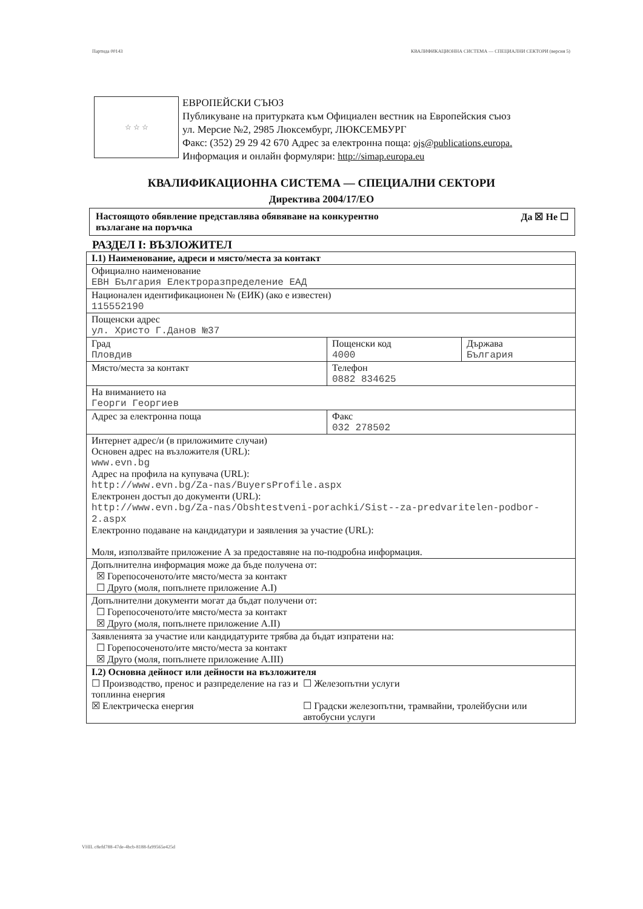Партида 00143 КВАЛИФИКАЦИОННА СИСТЕМА — СПЕЦИАЛНИ СЕКТОРИ (версия 5)
☆ ☆ ☆
ЕВРОПЕЙСКИ СЪЮЗ
Публикуване на притурката към Официален вестник на Европейския съюз
ул. Мерсие №2, 2985 Люксембург, ЛЮКСЕМБУРГ
Факс: (352) 29 29 42 670 Адрес за електронна поща: ojs@publications.europa.
Информация и онлайн формуляри: http://simap.europa.eu
КВАЛИФИКАЦИОННА СИСТЕМА — СПЕЦИАЛНИ СЕКТОРИ
Директива 2004/17/ЕО
Настоящото обявление представлява обявяване на конкурентно
възлагане на поръчка Да ☒ Не ☐
РАЗДЕЛ I: ВЪЗЛОЖИТЕЛ
| I.1) Наименование, адреси и място/места за контакт | | |
| Официално наименование ЕВН България Електроразпределение ЕАД | | |
| Национален идентификационен № (ЕИК) (ако е известен) 115552190 | | |
| Пощенски адрес ул. Христо Г.Данов №37 | | |
| Град Пловдив | Пощенски код 4000 | Държава България |
| Място/места за контакт | Телефон 0882 834625 | |
| На вниманието на Георги Георгиев | | |
| Адрес за електронна поща | Факс 032 278502 | |
| Интернет адрес/и (в приложимите случаи) Основен адрес на възложителя (URL): www.evn.bg Адрес на профила на купувача (URL): http://www.evn.bg/Za-nas/BuyersProfile.aspx Електронен достъп до документи (URL): http://www.evn.bg/Za-nas/Obshtestveni-porachki/Sist--za-predvaritelen-podbor-2.aspx Електронно подаване на кандидатури и заявления за участие (URL): Моля, използвайте приложение А за предоставяне на по-подробна информация. | | |
| Допълнителна информация може да бъде получена от: ☒ Горепосоченото/ите място/места за контакт ☐ Друго (моля, попълнете приложение А.I) | | |
| Допълнителни документи могат да бъдат получени от: ☐ Горепосоченото/ите място/места за контакт ☒ Друго (моля, попълнете приложение А.II) | | |
| Заявленията за участие или кандидатурите трябва да бъдат изпратени на: ☐ Горепосоченото/ите място/места за контакт ☒ Друго (моля, попълнете приложение А.III) | | |
| I.2) Основна дейност или дейности на възложителя ☐ Производство, пренос и разпределение на газ и топлинна енергия ☒ Електрическа енергия ☐ Железопътни услуги ☐ Градски железопътни, трамвайни, тролейбусни или автобусни услуги | | |
VHIL c8efd788-47de-4bcb-8188-fa99565e425d